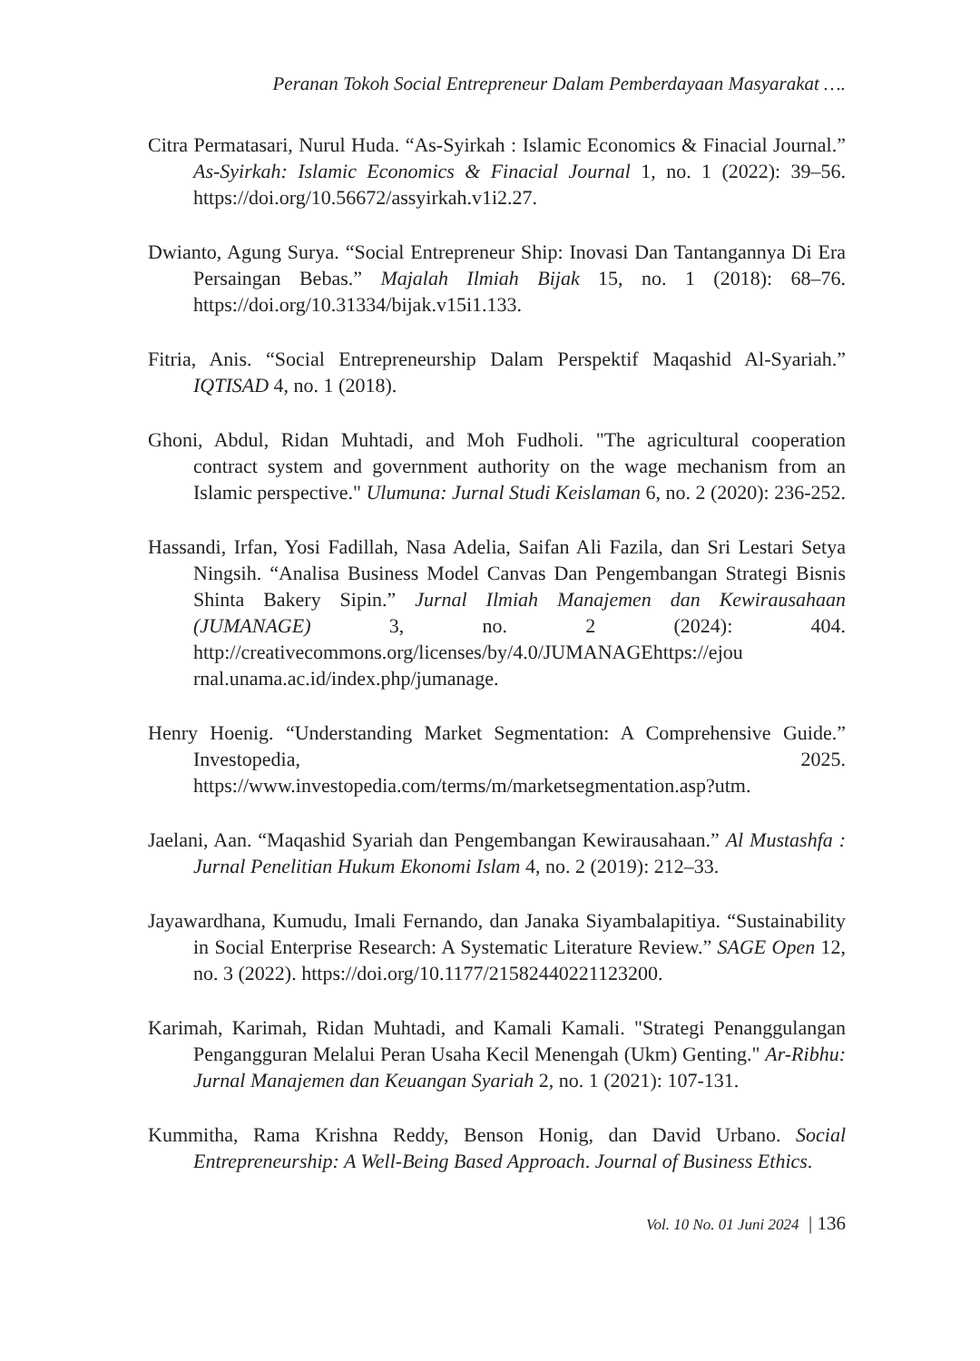Peranan Tokoh Social Entrepreneur Dalam Pemberdayaan Masyarakat ….
Citra Permatasari, Nurul Huda. “As-Syirkah : Islamic Economics & Finacial Journal.” As-Syirkah: Islamic Economics & Finacial Journal 1, no. 1 (2022): 39–56. https://doi.org/10.56672/assyirkah.v1i2.27.
Dwianto, Agung Surya. “Social Entrepreneur Ship: Inovasi Dan Tantangannya Di Era Persaingan Bebas.” Majalah Ilmiah Bijak 15, no. 1 (2018): 68–76. https://doi.org/10.31334/bijak.v15i1.133.
Fitria, Anis. “Social Entrepreneurship Dalam Perspektif Maqashid Al-Syariah.” IQTISAD 4, no. 1 (2018).
Ghoni, Abdul, Ridan Muhtadi, and Moh Fudholi. "The agricultural cooperation contract system and government authority on the wage mechanism from an Islamic perspective." Ulumuna: Jurnal Studi Keislaman 6, no. 2 (2020): 236-252.
Hassandi, Irfan, Yosi Fadillah, Nasa Adelia, Saifan Ali Fazila, dan Sri Lestari Setya Ningsih. “Analisa Business Model Canvas Dan Pengembangan Strategi Bisnis Shinta Bakery Sipin.” Jurnal Ilmiah Manajemen dan Kewirausahaan (JUMANAGE) 3, no. 2 (2024): 404. http://creativecommons.org/licenses/by/4.0/JUMANAGEhttps://ejou rnal.unama.ac.id/index.php/jumanage.
Henry Hoenig. “Understanding Market Segmentation: A Comprehensive Guide.” Investopedia, 2025. https://www.investopedia.com/terms/m/marketsegmentation.asp?utm.
Jaelani, Aan. “Maqashid Syariah dan Pengembangan Kewirausahaan.” Al Mustashfa : Jurnal Penelitian Hukum Ekonomi Islam 4, no. 2 (2019): 212–33.
Jayawardhana, Kumudu, Imali Fernando, dan Janaka Siyambalapitiya. “Sustainability in Social Enterprise Research: A Systematic Literature Review.” SAGE Open 12, no. 3 (2022). https://doi.org/10.1177/21582440221123200.
Karimah, Karimah, Ridan Muhtadi, and Kamali Kamali. "Strategi Penanggulangan Pengangguran Melalui Peran Usaha Kecil Menengah (Ukm) Genting." Ar-Ribhu: Jurnal Manajemen dan Keuangan Syariah 2, no. 1 (2021): 107-131.
Kummitha, Rama Krishna Reddy, Benson Honig, dan David Urbano. Social Entrepreneurship: A Well-Being Based Approach. Journal of Business Ethics.
Vol. 10 No. 01 Juni 2024 | 136